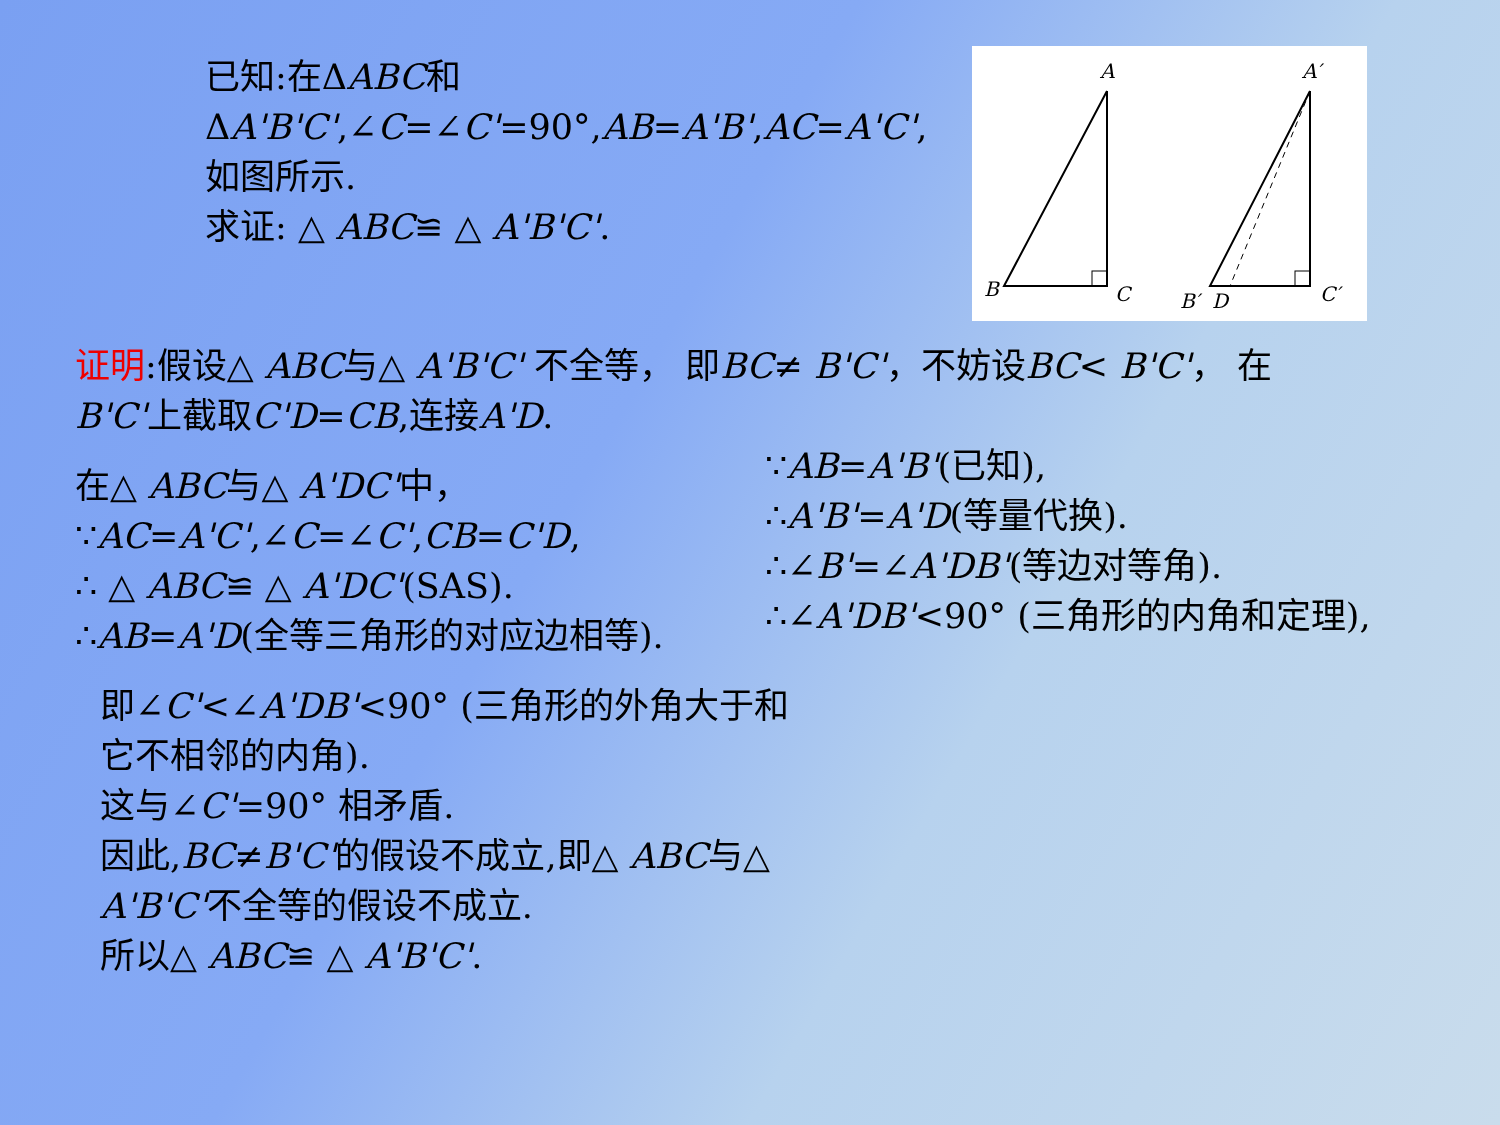已知:在ΔABC和ΔA'B'C',∠C=∠C'=90°,AB=A'B',AC=A'C',如图所示.
求证: △ ABC≌ △ A'B'C'.
A
B
C
A′
B′
D
C′
证明:假设△ ABC与△ A'B'C' 不全等， 即BC≠ B'C'，不妨设BC< B'C'， 在B'C'上截取C'D=CB,连接A'D.
在△ ABC与△ A'DC'中，
∵AC=A'C',∠C=∠C',CB=C'D,
∴ △ ABC≌ △ A'DC'(SAS).
∴AB=A'D(全等三角形的对应边相等).
∵AB=A'B'(已知),
∴A'B'=A'D(等量代换).
∴∠B'=∠A'DB'(等边对等角).
∴∠A'DB'<90° (三角形的内角和定理),
即∠C'<∠A'DB'<90° (三角形的外角大于和它不相邻的内角).
这与∠C'=90° 相矛盾.
因此,BC≠B'C'的假设不成立,即△ ABC与△ A'B'C'不全等的假设不成立.
所以△ ABC≌ △ A'B'C'.